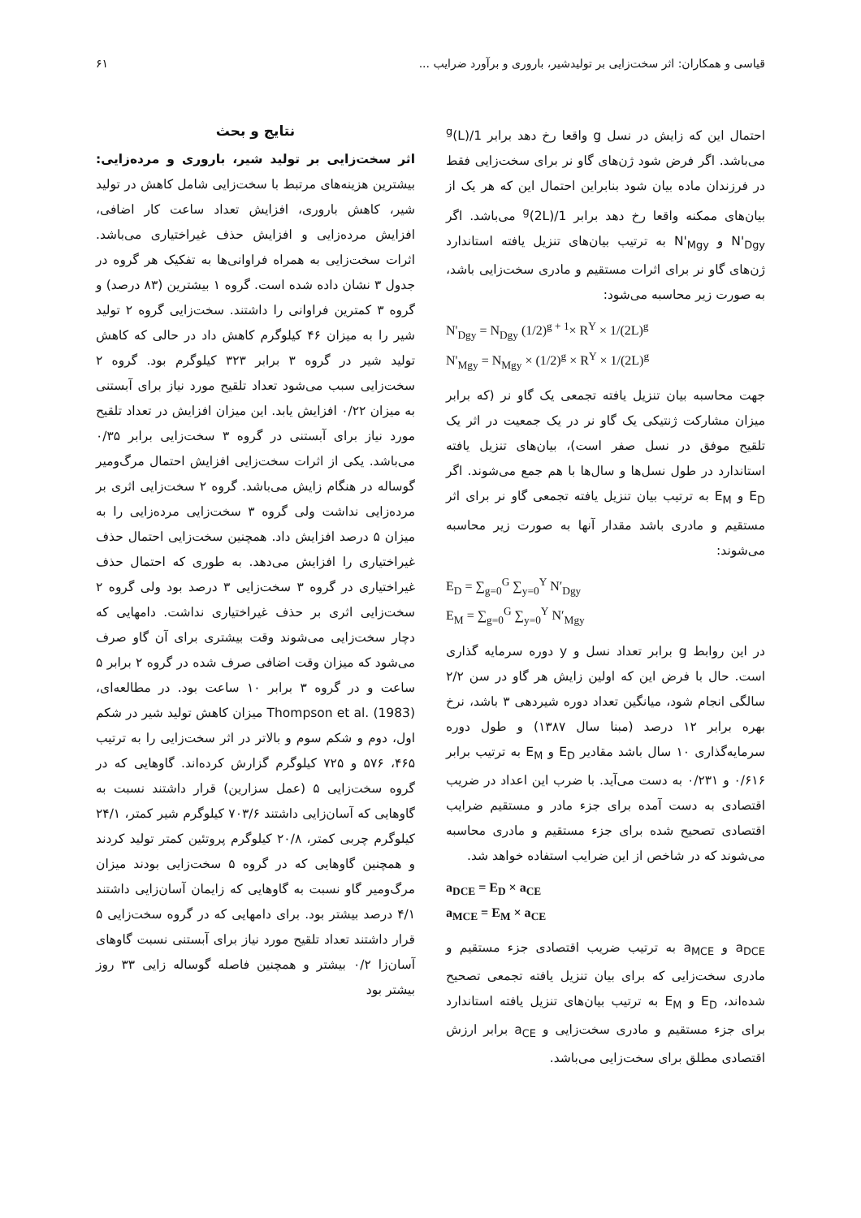قیاسی و همکاران: اثر سخت‌زایی بر تولیدشیر، باروری و برآورد ضرایب ... ۶۱
احتمال این که زایش در نسل g واقعا رخ دهد برابر 1/(L)<sup>g</sup> می‌باشد. اگر فرض شود ژن‌های گاو نر برای سخت‌زایی فقط در فرزندان ماده بیان شود بنابراین احتمال این که هر یک از بیان‌های ممکنه واقعا رخ دهد برابر 1/(2L)<sup>g</sup> می‌باشد. اگر N'<sub>Dgy</sub> و N'<sub>Mgy</sub> به ترتیب بیان‌های تنزیل یافته استاندارد ژن‌های گاو نر برای اثرات مستقیم و مادری سخت‌زایی باشد، به صورت زیر محاسبه می‌شود:
N'<sub>Dgy</sub> = N<sub>Dgy</sub> (1/2)<sup>g + 1</sup>× R<sup>Y</sup> × 1/(2L)<sup>g</sup>
N'<sub>Mgy</sub> = N<sub>Mgy</sub> × (1/2)<sup>g</sup> × R<sup>Y</sup> × 1/(2L)<sup>g</sup>
جهت محاسبه بیان تنزیل یافته تجمعی یک گاو نر (که برابر میزان مشارکت ژنتیکی یک گاو نر در یک جمعیت در اثر یک تلقیح موفق در نسل صفر است)، بیان‌های تنزیل یافته استاندارد در طول نسل‌ها و سال‌ها با هم جمع می‌شوند. اگر E<sub>D</sub> و E<sub>M</sub> به ترتیب بیان تنزیل یافته تجمعی گاو نر برای اثر مستقیم و مادری باشد مقدار آنها به صورت زیر محاسبه می‌شوند:
E<sub>D</sub> = ∑<sub>g=0</sub><sup>G</sup> ∑<sub>y=0</sub><sup>Y</sup> N′<sub>Dgy</sub>
E<sub>M</sub> = ∑<sub>g=0</sub><sup>G</sup> ∑<sub>y=0</sub><sup>Y</sup> N′<sub>Mgy</sub>
در این روابط g برابر تعداد نسل و y دوره سرمایه گذاری است. حال با فرض این که اولین زایش هر گاو در سن ۲/۲ سالگی انجام شود، میانگین تعداد دوره شیردهی ۳ باشد، نرخ بهره برابر ۱۲ درصد (مبنا سال ۱۳۸۷) و طول دوره سرمایه‌گذاری ۱۰ سال باشد مقادیر E<sub>D</sub> و E<sub>M</sub> به ترتیب برابر ۰/۶۱۶ و ۰/۲۳۱ به دست می‌آید. با ضرب این اعداد در ضریب اقتصادی به دست آمده برای جزء مادر و مستقیم ضرایب اقتصادی تصحیح شده برای جزء مستقیم و مادری محاسبه می‌شوند که در شاخص از این ضرایب استفاده خواهد شد.
a<sub>DCE</sub> = E<sub>D</sub> × a<sub>CE</sub>
a<sub>MCE</sub> = E<sub>M</sub> × a<sub>CE</sub>
a<sub>DCE</sub> و a<sub>MCE</sub> به ترتیب ضریب اقتصادی جزء مستقیم و مادری سخت‌زایی که برای بیان تنزیل یافته تجمعی تصحیح شده‌اند، E<sub>D</sub> و E<sub>M</sub> به ترتیب بیان‌های تنزیل یافته استاندارد برای جزء مستقیم و مادری سخت‌زایی و a<sub>CE</sub> برابر ارزش اقتصادی مطلق برای سخت‌زایی می‌باشد.
نتایج و بحث
اثر سخت‌زایی بر تولید شیر، باروری و مرده‌زایی: بیشترین هزینه‌های مرتبط با سخت‌زایی شامل کاهش در تولید شیر، کاهش باروری، افزایش تعداد ساعت کار اضافی، افزایش مرده‌زایی و افزایش حذف غیراختیاری می‌باشد. اثرات سخت‌زایی به همراه فراوانی‌ها به تفکیک هر گروه در جدول ۳ نشان داده شده است. گروه ۱ بیشترین (۸۳ درصد) و گروه ۳ کمترین فراوانی را داشتند. سخت‌زایی گروه ۲ تولید شیر را به میزان ۴۶ کیلوگرم کاهش داد در حالی که کاهش تولید شیر در گروه ۳ برابر ۳۲۳ کیلوگرم بود. گروه ۲ سخت‌زایی سبب می‌شود تعداد تلقیح مورد نیاز برای آبستنی به میزان ۰/۲۲ افزایش یابد. این میزان افزایش در تعداد تلقیح مورد نیاز برای آبستنی در گروه ۳ سخت‌زایی برابر ۰/۳۵ می‌باشد. یکی از اثرات سخت‌زایی افزایش احتمال مرگ‌ومیر گوساله در هنگام زایش می‌باشد. گروه ۲ سخت‌زایی اثری بر مرده‌زایی نداشت ولی گروه ۳ سخت‌زایی مرده‌زایی را به میزان ۵ درصد افزایش داد. همچنین سخت‌زایی احتمال حذف غیراختیاری را افزایش می‌دهد. به طوری که احتمال حذف غیراختیاری در گروه ۳ سخت‌زایی ۳ درصد بود ولی گروه ۲ سخت‌زایی اثری بر حذف غیراختیاری نداشت. دامهایی که دچار سخت‌زایی می‌شوند وقت بیشتری برای آن گاو صرف می‌شود که میزان وقت اضافی صرف شده در گروه ۲ برابر ۵ ساعت و در گروه ۳ برابر ۱۰ ساعت بود. در مطالعه‌ای، Thompson et al. (1983) میزان کاهش تولید شیر در شکم اول، دوم و شکم سوم و بالاتر در اثر سخت‌زایی را به ترتیب ۴۶۵، ۵۷۶ و ۷۲۵ کیلوگرم گزارش کرده‌اند. گاوهایی که در گروه سخت‌زایی ۵ (عمل سزارین) قرار داشتند نسبت به گاوهایی که آسان‌زایی داشتند ۷۰۳/۶ کیلوگرم شیر کمتر، ۲۴/۱ کیلوگرم چربی کمتر، ۲۰/۸ کیلوگرم پروتئین کمتر تولید کردند و همچنین گاوهایی که در گروه ۵ سخت‌زایی بودند میزان مرگ‌ومیر گاو نسبت به گاوهایی که زایمان آسان‌زایی داشتند ۴/۱ درصد بیشتر بود. برای دامهایی که در گروه سخت‌زایی ۵ قرار داشتند تعداد تلقیح مورد نیاز برای آبستنی نسبت گاوهای آسان‌زا ۰/۲ بیشتر و همچنین فاصله گوساله زایی ۳۳ روز بیشتر بود